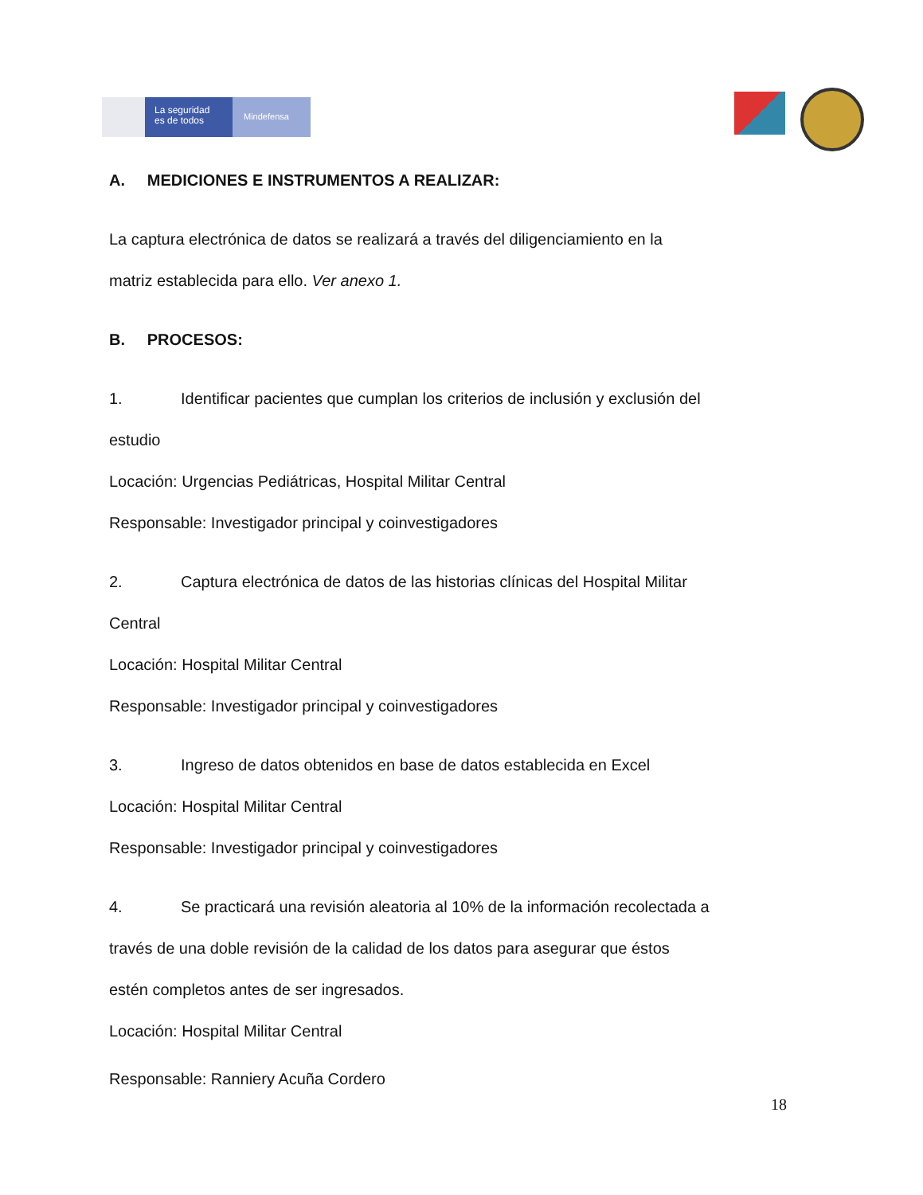La seguridad
es de todos
Mindefensa
A. MEDICIONES E INSTRUMENTOS A REALIZAR:
La captura electrónica de datos se realizará a través del diligenciamiento en la
matriz establecida para ello. Ver anexo 1.
B. PROCESOS:
1. Identificar pacientes que cumplan los criterios de inclusión y exclusión del
estudio
Locación: Urgencias Pediátricas, Hospital Militar Central
Responsable: Investigador principal y coinvestigadores
2. Captura electrónica de datos de las historias clínicas del Hospital Militar
Central
Locación: Hospital Militar Central
Responsable: Investigador principal y coinvestigadores
3. Ingreso de datos obtenidos en base de datos establecida en Excel
Locación: Hospital Militar Central
Responsable: Investigador principal y coinvestigadores
4. Se practicará una revisión aleatoria al 10% de la información recolectada a
través de una doble revisión de la calidad de los datos para asegurar que éstos
estén completos antes de ser ingresados.
Locación: Hospital Militar Central
Responsable: Ranniery Acuña Cordero
18